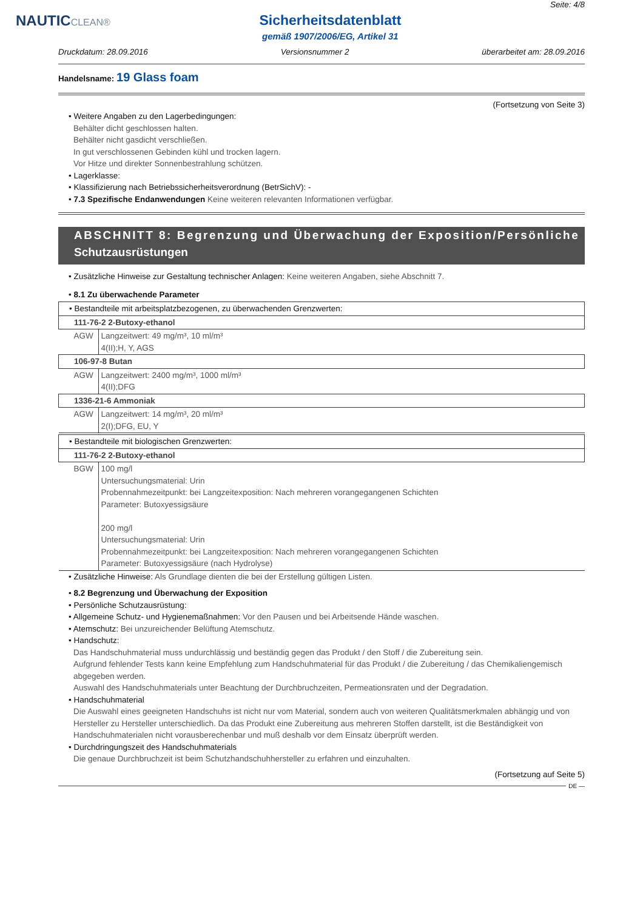NAUTICCLEAN®
Sicherheitsdatenblatt
gemäß 1907/2006/EG, Artikel 31
Seite: 4/8
Druckdatum: 28.09.2016 Versionsnummer 2 überarbeitet am: 28.09.2016
Handelsname: 19 Glass foam
(Fortsetzung von Seite 3)
• Weitere Angaben zu den Lagerbedingungen:
Behälter dicht geschlossen halten.
Behälter nicht gasdicht verschließen.
In gut verschlossenen Gebinden kühl und trocken lagern.
Vor Hitze und direkter Sonnenbestrahlung schützen.
• Lagerklasse:
• Klassifizierung nach Betriebssicherheitsverordnung (BetrSichV): -
• 7.3 Spezifische Endanwendungen Keine weiteren relevanten Informationen verfügbar.
ABSCHNITT 8: Begrenzung und Überwachung der Exposition/Persönliche
Schutzausrüstungen
• Zusätzliche Hinweise zur Gestaltung technischer Anlagen: Keine weiteren Angaben, siehe Abschnitt 7.
• 8.1 Zu überwachende Parameter
| • Bestandteile mit arbeitsplatzbezogenen, zu überwachenden Grenzwerten: | |
| 111-76-2 2-Butoxy-ethanol | |
| AGW | Langzeitwert: 49 mg/m³, 10 ml/m³ 4(II);H, Y, AGS |
| 106-97-8 Butan | |
| AGW | Langzeitwert: 2400 mg/m³, 1000 ml/m³ 4(II);DFG |
| 1336-21-6 Ammoniak | |
| AGW | Langzeitwert: 14 mg/m³, 20 ml/m³ 2(I);DFG, EU, Y |
| • Bestandteile mit biologischen Grenzwerten: | |
| 111-76-2 2-Butoxy-ethanol | |
| BGW | 100 mg/l Untersuchungsmaterial: Urin Probennahmezeitpunkt: bei Langzeitexposition: Nach mehreren vorangegangenen Schichten Parameter: Butoxyessigsäure 200 mg/l Untersuchungsmaterial: Urin Probennahmezeitpunkt: bei Langzeitexposition: Nach mehreren vorangegangenen Schichten Parameter: Butoxyessigsäure (nach Hydrolyse) |
• Zusätzliche Hinweise: Als Grundlage dienten die bei der Erstellung gültigen Listen.
• 8.2 Begrenzung und Überwachung der Exposition
• Persönliche Schutzausrüstung:
• Allgemeine Schutz- und Hygienemaßnahmen: Vor den Pausen und bei Arbeitsende Hände waschen.
• Atemschutz: Bei unzureichender Belüftung Atemschutz.
• Handschutz:
Das Handschuhmaterial muss undurchlässig und beständig gegen das Produkt / den Stoff / die Zubereitung sein.
Aufgrund fehlender Tests kann keine Empfehlung zum Handschuhmaterial für das Produkt / die Zubereitung / das Chemikaliengemisch abgegeben werden.
Auswahl des Handschuhmaterials unter Beachtung der Durchbruchzeiten, Permeationsraten und der Degradation.
• Handschuhmaterial
Die Auswahl eines geeigneten Handschuhs ist nicht nur vom Material, sondern auch von weiteren Qualitätsmerkmalen abhängig und von Hersteller zu Hersteller unterschiedlich. Da das Produkt eine Zubereitung aus mehreren Stoffen darstellt, ist die Beständigkeit von Handschuhmaterialen nicht vorausberechenbar und muß deshalb vor dem Einsatz überprüft werden.
• Durchdringungszeit des Handschuhmaterials
Die genaue Durchbruchzeit ist beim Schutzhandschuhhersteller zu erfahren und einzuhalten.
(Fortsetzung auf Seite 5)
DE —